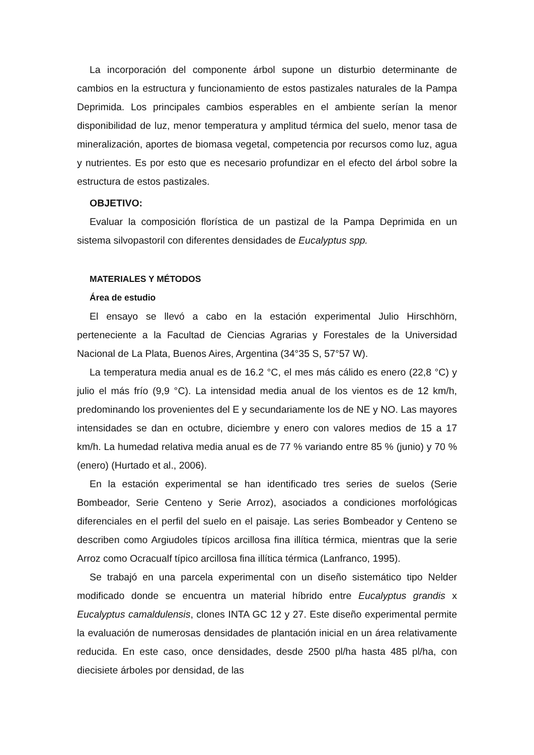La incorporación del componente árbol supone un disturbio determinante de cambios en la estructura y funcionamiento de estos pastizales naturales de la Pampa Deprimida. Los principales cambios esperables en el ambiente serían la menor disponibilidad de luz, menor temperatura y amplitud térmica del suelo, menor tasa de mineralización, aportes de biomasa vegetal, competencia por recursos como luz, agua y nutrientes. Es por esto que es necesario profundizar en el efecto del árbol sobre la estructura de estos pastizales.
OBJETIVO:
Evaluar la composición florística de un pastizal de la Pampa Deprimida en un sistema silvopastoril con diferentes densidades de Eucalyptus spp.
MATERIALES Y MÉTODOS
Área de estudio
El ensayo se llevó a cabo en la estación experimental Julio Hirschhörn, perteneciente a la Facultad de Ciencias Agrarias y Forestales de la Universidad Nacional de La Plata, Buenos Aires, Argentina (34°35 S, 57°57 W).
La temperatura media anual es de 16.2 °C, el mes más cálido es enero (22,8 °C) y julio el más frío (9,9 °C). La intensidad media anual de los vientos es de 12 km/h, predominando los provenientes del E y secundariamente los de NE y NO. Las mayores intensidades se dan en octubre, diciembre y enero con valores medios de 15 a 17 km/h. La humedad relativa media anual es de 77 % variando entre 85 % (junio) y 70 % (enero) (Hurtado et al., 2006).
En la estación experimental se han identificado tres series de suelos (Serie Bombeador, Serie Centeno y Serie Arroz), asociados a condiciones morfológicas diferenciales en el perfil del suelo en el paisaje. Las series Bombeador y Centeno se describen como Argiudoles típicos arcillosa fina illítica térmica, mientras que la serie Arroz como Ocracualf típico arcillosa fina illítica térmica (Lanfranco, 1995).
Se trabajó en una parcela experimental con un diseño sistemático tipo Nelder modificado donde se encuentra un material híbrido entre Eucalyptus grandis x Eucalyptus camaldulensis, clones INTA GC 12 y 27. Este diseño experimental permite la evaluación de numerosas densidades de plantación inicial en un área relativamente reducida. En este caso, once densidades, desde 2500 pl/ha hasta 485 pl/ha, con diecisiete árboles por densidad, de las